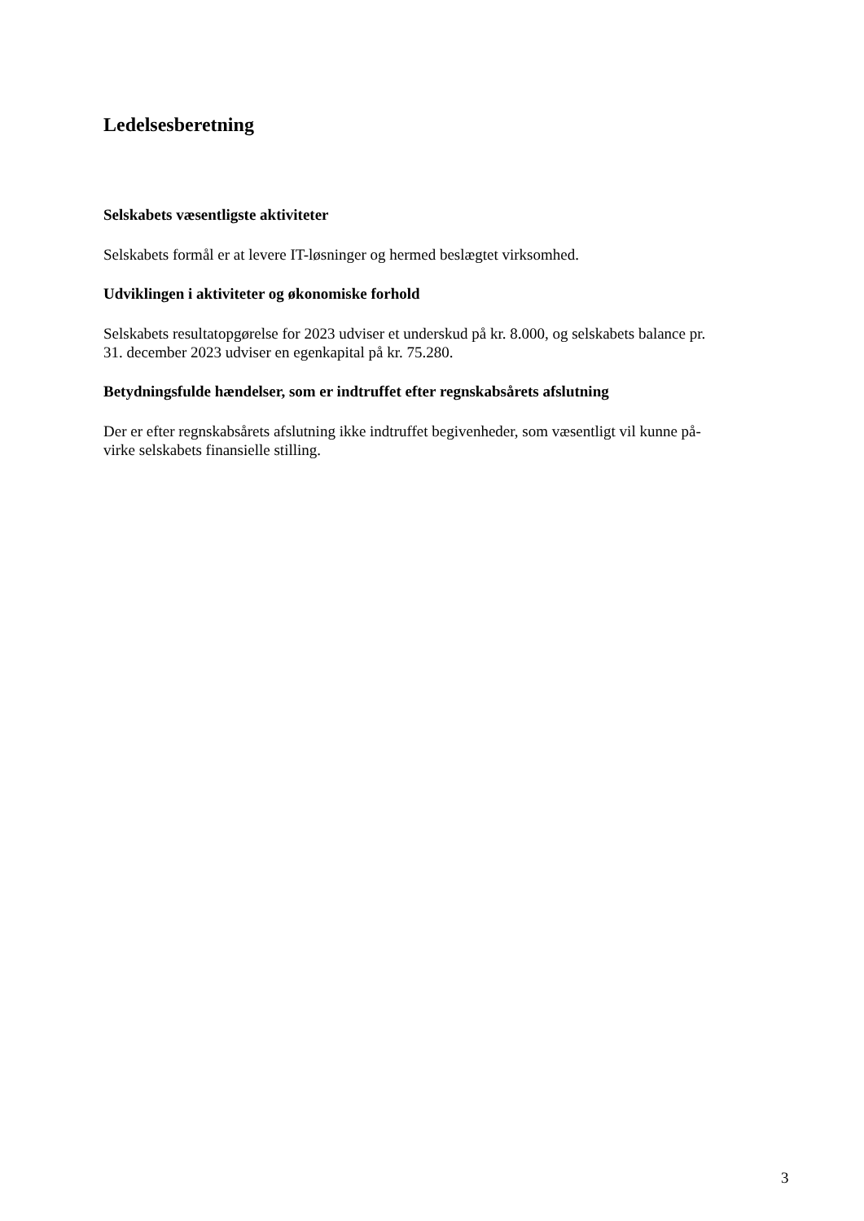Ledelsesberetning
Selskabets væsentligste aktiviteter
Selskabets formål er at levere IT-løsninger og hermed beslægtet virksomhed.
Udviklingen i aktiviteter og økonomiske forhold
Selskabets resultatopgørelse for 2023 udviser et underskud på kr. 8.000, og selskabets balance pr.
31. december 2023 udviser en egenkapital på kr. 75.280.
Betydningsfulde hændelser, som er indtruffet efter regnskabsårets afslutning
Der er efter regnskabsårets afslutning ikke indtruffet begivenheder, som væsentligt vil kunne på-
virke selskabets finansielle stilling.
3